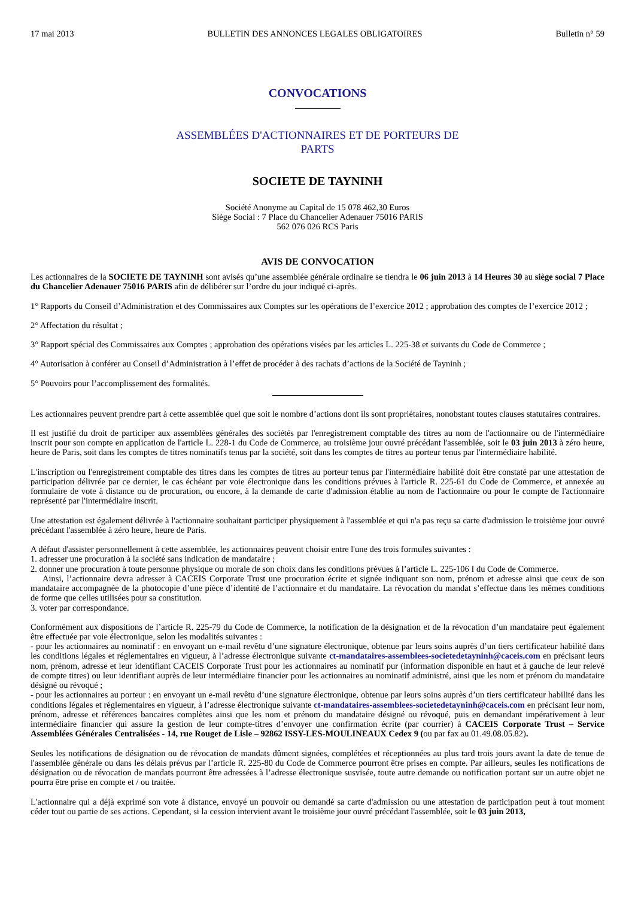17 mai 2013 BULLETIN DES ANNONCES LEGALES OBLIGATOIRES Bulletin n° 59
CONVOCATIONS
ASSEMBLÉES D'ACTIONNAIRES ET DE PORTEURS DE
PARTS
SOCIETE DE TAYNINH
Société Anonyme au Capital de 15 078 462,30 Euros
Siège Social : 7 Place du Chancelier Adenauer 75016 PARIS
562 076 026 RCS Paris
AVIS DE CONVOCATION
Les actionnaires de la SOCIETE DE TAYNINH sont avisés qu’une assemblée générale ordinaire se tiendra le 06 juin 2013 à 14 Heures 30 au siège social 7 Place du Chancelier Adenauer 75016 PARIS afin de délibérer sur l’ordre du jour indiqué ci-après.
1° Rapports du Conseil d’Administration et des Commissaires aux Comptes sur les opérations de l’exercice 2012 ; approbation des comptes de l’exercice 2012 ;
2° Affectation du résultat ;
3° Rapport spécial des Commissaires aux Comptes ; approbation des opérations visées par les articles L. 225-38 et suivants du Code de Commerce ;
4° Autorisation à conférer au Conseil d’Administration à l’effet de procéder à des rachats d’actions de la Société de Tayninh ;
5° Pouvoirs pour l’accomplissement des formalités.
Les actionnaires peuvent prendre part à cette assemblée quel que soit le nombre d’actions dont ils sont propriétaires, nonobstant toutes clauses statutaires contraires.
Il est justifié du droit de participer aux assemblées générales des sociétés par l'enregistrement comptable des titres au nom de l'actionnaire ou de l'intermédiaire inscrit pour son compte en application de l'article L. 228-1 du Code de Commerce, au troisième jour ouvré précédant l'assemblée, soit le 03 juin 2013 à zéro heure, heure de Paris, soit dans les comptes de titres nominatifs tenus par la société, soit dans les comptes de titres au porteur tenus par l'intermédiaire habilité.
L'inscription ou l'enregistrement comptable des titres dans les comptes de titres au porteur tenus par l'intermédiaire habilité doit être constaté par une attestation de participation délivrée par ce dernier, le cas échéant par voie électronique dans les conditions prévues à l'article R. 225-61 du Code de Commerce, et annexée au formulaire de vote à distance ou de procuration, ou encore, à la demande de carte d'admission établie au nom de l'actionnaire ou pour le compte de l'actionnaire représenté par l'intermédiaire inscrit.
Une attestation est également délivrée à l'actionnaire souhaitant participer physiquement à l'assemblée et qui n'a pas reçu sa carte d'admission le troisième jour ouvré précédant l'assemblée à zéro heure, heure de Paris.
A défaut d'assister personnellement à cette assemblée, les actionnaires peuvent choisir entre l'une des trois formules suivantes :
1. adresser une procuration à la société sans indication de mandataire ;
2. donner une procuration à toute personne physique ou morale de son choix dans les conditions prévues à l’article L. 225-106 I du Code de Commerce.
Ainsi, l’actionnaire devra adresser à CACEIS Corporate Trust une procuration écrite et signée indiquant son nom, prénom et adresse ainsi que ceux de son mandataire accompagnée de la photocopie d’une pièce d’identité de l’actionnaire et du mandataire. La révocation du mandat s’effectue dans les mêmes conditions de forme que celles utilisées pour sa constitution.
3. voter par correspondance.
Conformément aux dispositions de l’article R. 225-79 du Code de Commerce, la notification de la désignation et de la révocation d’un mandataire peut également être effectuée par voie électronique, selon les modalités suivantes :
- pour les actionnaires au nominatif : en envoyant un e-mail revêtu d’une signature électronique, obtenue par leurs soins auprès d’un tiers certificateur habilité dans les conditions légales et réglementaires en vigueur, à l’adresse électronique suivante ct-mandataires-assemblees-societedetayninh@caceis.com en précisant leurs nom, prénom, adresse et leur identifiant CACEIS Corporate Trust pour les actionnaires au nominatif pur (information disponible en haut et à gauche de leur relevé de compte titres) ou leur identifiant auprès de leur intermédiaire financier pour les actionnaires au nominatif administré, ainsi que les nom et prénom du mandataire désigné ou révoqué ;
- pour les actionnaires au porteur : en envoyant un e-mail revêtu d’une signature électronique, obtenue par leurs soins auprès d’un tiers certificateur habilité dans les conditions légales et réglementaires en vigueur, à l’adresse électronique suivante ct-mandataires-assemblees-societedetayninh@caceis.com en précisant leur nom, prénom, adresse et références bancaires complètes ainsi que les nom et prénom du mandataire désigné ou révoqué, puis en demandant impérativement à leur intermédiaire financier qui assure la gestion de leur compte-titres d’envoyer une confirmation écrite (par courrier) à CACEIS Corporate Trust – Service Assemblées Générales Centralisées - 14, rue Rouget de Lisle – 92862 ISSY-LES-MOULINEAUX Cedex 9 (ou par fax au 01.49.08.05.82).
Seules les notifications de désignation ou de révocation de mandats dûment signées, complétées et réceptionnées au plus tard trois jours avant la date de tenue de l'assemblée générale ou dans les délais prévus par l’article R. 225-80 du Code de Commerce pourront être prises en compte. Par ailleurs, seules les notifications de désignation ou de révocation de mandats pourront être adressées à l’adresse électronique susvisée, toute autre demande ou notification portant sur un autre objet ne pourra être prise en compte et / ou traitée.
L'actionnaire qui a déjà exprimé son vote à distance, envoyé un pouvoir ou demandé sa carte d'admission ou une attestation de participation peut à tout moment céder tout ou partie de ses actions. Cependant, si la cession intervient avant le troisième jour ouvré précédant l'assemblée, soit le 03 juin 2013,